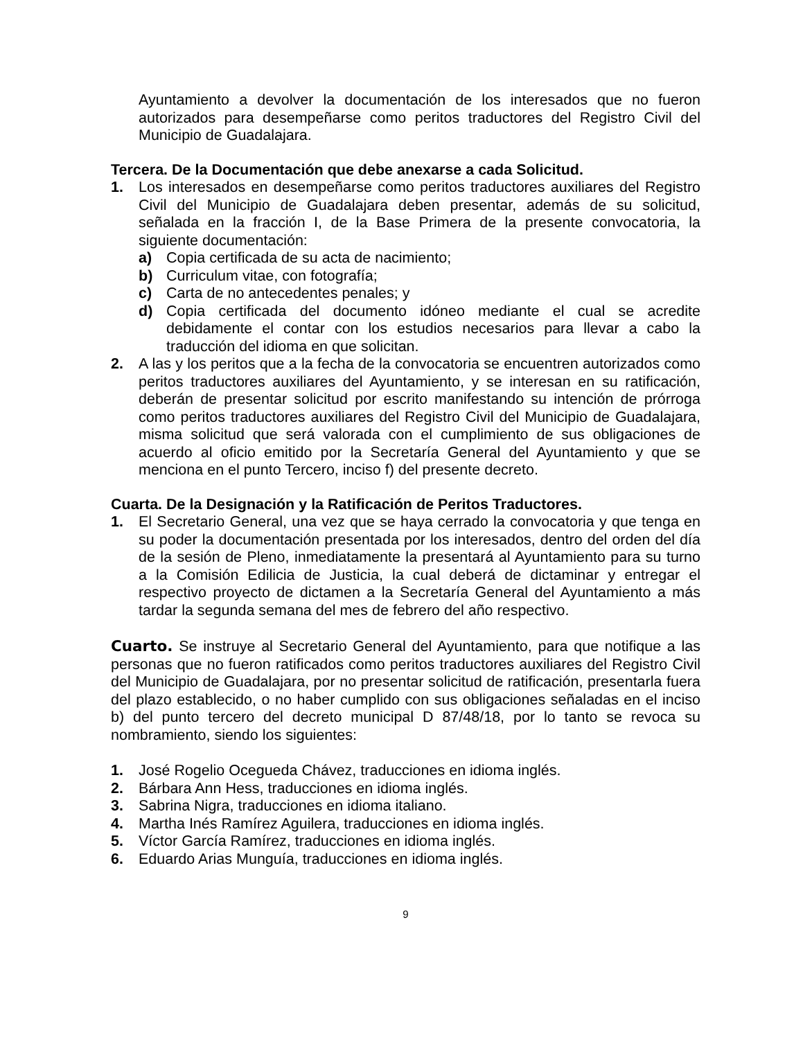Ayuntamiento a devolver la documentación de los interesados que no fueron autorizados para desempeñarse como peritos traductores del Registro Civil del Municipio de Guadalajara.
Tercera. De la Documentación que debe anexarse a cada Solicitud.
1. Los interesados en desempeñarse como peritos traductores auxiliares del Registro Civil del Municipio de Guadalajara deben presentar, además de su solicitud, señalada en la fracción I, de la Base Primera de la presente convocatoria, la siguiente documentación:
a) Copia certificada de su acta de nacimiento;
b) Curriculum vitae, con fotografía;
c) Carta de no antecedentes penales; y
d) Copia certificada del documento idóneo mediante el cual se acredite debidamente el contar con los estudios necesarios para llevar a cabo la traducción del idioma en que solicitan.
2. A las y los peritos que a la fecha de la convocatoria se encuentren autorizados como peritos traductores auxiliares del Ayuntamiento, y se interesan en su ratificación, deberán de presentar solicitud por escrito manifestando su intención de prórroga como peritos traductores auxiliares del Registro Civil del Municipio de Guadalajara, misma solicitud que será valorada con el cumplimiento de sus obligaciones de acuerdo al oficio emitido por la Secretaría General del Ayuntamiento y que se menciona en el punto Tercero, inciso f) del presente decreto.
Cuarta. De la Designación y la Ratificación de Peritos Traductores.
1. El Secretario General, una vez que se haya cerrado la convocatoria y que tenga en su poder la documentación presentada por los interesados, dentro del orden del día de la sesión de Pleno, inmediatamente la presentará al Ayuntamiento para su turno a la Comisión Edilicia de Justicia, la cual deberá de dictaminar y entregar el respectivo proyecto de dictamen a la Secretaría General del Ayuntamiento a más tardar la segunda semana del mes de febrero del año respectivo.
Cuarto. Se instruye al Secretario General del Ayuntamiento, para que notifique a las personas que no fueron ratificados como peritos traductores auxiliares del Registro Civil del Municipio de Guadalajara, por no presentar solicitud de ratificación, presentarla fuera del plazo establecido, o no haber cumplido con sus obligaciones señaladas en el inciso b) del punto tercero del decreto municipal D 87/48/18, por lo tanto se revoca su nombramiento, siendo los siguientes:
1. José Rogelio Ocegueda Chávez, traducciones en idioma inglés.
2. Bárbara Ann Hess, traducciones en idioma inglés.
3. Sabrina Nigra, traducciones en idioma italiano.
4. Martha Inés Ramírez Aguilera, traducciones en idioma inglés.
5. Víctor García Ramírez, traducciones en idioma inglés.
6. Eduardo Arias Munguía, traducciones en idioma inglés.
9